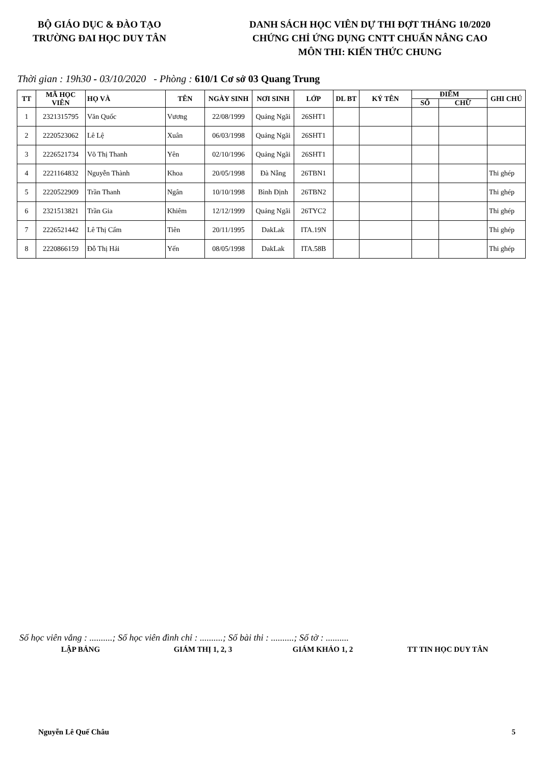BỘ GIÁO DỤC & ĐÀO TẠO
TRƯỜNG ĐAI HỌC DUY TÂN
DANH SÁCH HỌC VIÊN DỰ THI ĐỢT THÁNG 10/2020
CHỨNG CHỈ ỨNG DỤNG CNTT CHUẨN NÂNG CAO
MÔN THI: KIẾN THỨC CHUNG
Thời gian : 19h30 - 03/10/2020 - Phòng : 610/1 Cơ sở 03 Quang Trung
| TT | MÃ HỌC VIÊN | HỌ VÀ | TÊN | NGÀY SINH | NƠI SINH | LỚP | DL BT | KÝ TÊN | ĐIỂM | | GHI CHÚ |
| --- | --- | --- | --- | --- | --- | --- | --- | --- | --- | --- | --- |
| | | | | | | | | | SỐ | CHỮ | |
| 1 | 2321315795 | Văn Quốc | Vương | 22/08/1999 | Quảng Ngãi | 26SHT1 | | | | | |
| 2 | 2220523062 | Lê Lệ | Xuân | 06/03/1998 | Quảng Ngãi | 26SHT1 | | | | | |
| 3 | 2226521734 | Võ Thị Thanh | Yên | 02/10/1996 | Quảng Ngãi | 26SHT1 | | | | | |
| 4 | 2221164832 | Nguyễn Thành | Khoa | 20/05/1998 | Đà Nẵng | 26TBN1 | | | | | Thi ghép |
| 5 | 2220522909 | Trần Thanh | Ngân | 10/10/1998 | Bình Định | 26TBN2 | | | | | Thi ghép |
| 6 | 2321513821 | Trần Gia | Khiêm | 12/12/1999 | Quảng Ngãi | 26TYC2 | | | | | Thi ghép |
| 7 | 2226521442 | Lê Thị Cẩm | Tiên | 20/11/1995 | DakLak | ITA.19N | | | | | Thi ghép |
| 8 | 2220866159 | Đỗ Thị Hải | Yến | 08/05/1998 | DakLak | ITA.58B | | | | | Thi ghép |
Số học viên vắng : ..........; Số học viên đình chỉ : ..........; Số bài thi : ..........; Số tờ : ..........
LẬP BẢNG GIÁM THỊ 1, 2, 3 GIÁM KHẢO 1, 2 TT TIN HỌC DUY TÂN
Nguyễn Lê Quế Châu 5